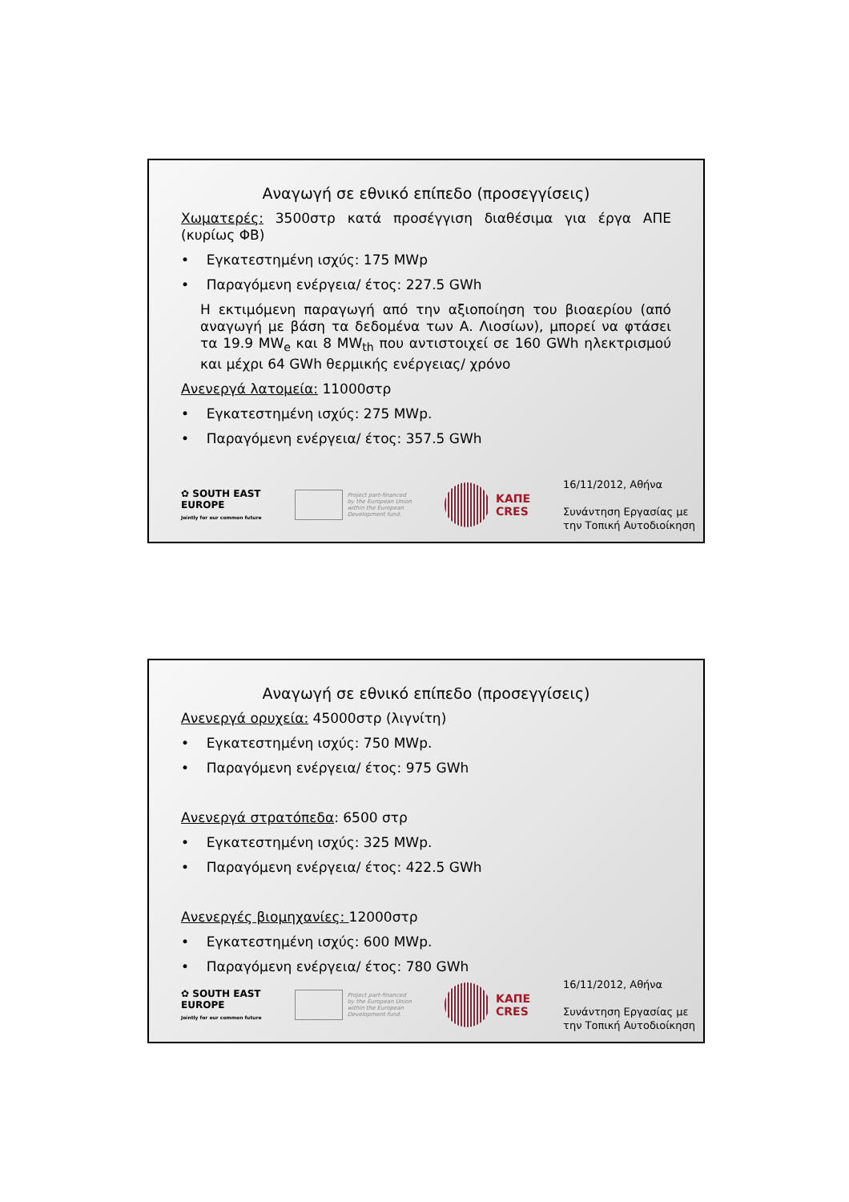Αναγωγή σε εθνικό επίπεδο (προσεγγίσεις)
Χωματερές: 3500στρ κατά προσέγγιση διαθέσιμα για έργα ΑΠΕ (κυρίως ΦΒ)
• Εγκατεστημένη ισχύς: 175 MWp
• Παραγόμενη ενέργεια/ έτος: 227.5 GWh
Η εκτιμόμενη παραγωγή από την αξιοποίηση του βιοαερίου (από αναγωγή με βάση τα δεδομένα των Α. Λιοσίων), μπορεί να φτάσει τα 19.9 MW<sub>e</sub> και 8 MW<sub>th</sub> που αντιστοιχεί σε 160 GWh ηλεκτρισμού και μέχρι 64 GWh θερμικής ενέργειας/ χρόνο
Ανενεργά λατομεία: 11000στρ
• Εγκατεστημένη ισχύς: 275 MWp.
• Παραγόμενη ενέργεια/ έτος: 357.5 GWh
✿ SOUTH EAST
EUROPE
Jointly for our common future
Project part-financed
by the European Union
within the European
Development fund.
ΚΑΠΕ
CRES
16/11/2012, Αθήνα
Συνάντηση Εργασίας με
την Τοπική Αυτοδιοίκηση
Αναγωγή σε εθνικό επίπεδο (προσεγγίσεις)
Ανενεργά ορυχεία: 45000στρ (λιγνίτη)
• Εγκατεστημένη ισχύς: 750 MWp.
• Παραγόμενη ενέργεια/ έτος: 975 GWh
Ανενεργά στρατόπεδα: 6500 στρ
• Εγκατεστημένη ισχύς: 325 MWp.
• Παραγόμενη ενέργεια/ έτος: 422.5 GWh
Ανενεργές βιομηχανίες: 12000στρ
• Εγκατεστημένη ισχύς: 600 MWp.
• Παραγόμενη ενέργεια/ έτος: 780 GWh
✿ SOUTH EAST
EUROPE
Jointly for our common future
Project part-financed
by the European Union
within the European
Development fund.
ΚΑΠΕ
CRES
16/11/2012, Αθήνα
Συνάντηση Εργασίας με
την Τοπική Αυτοδιοίκηση